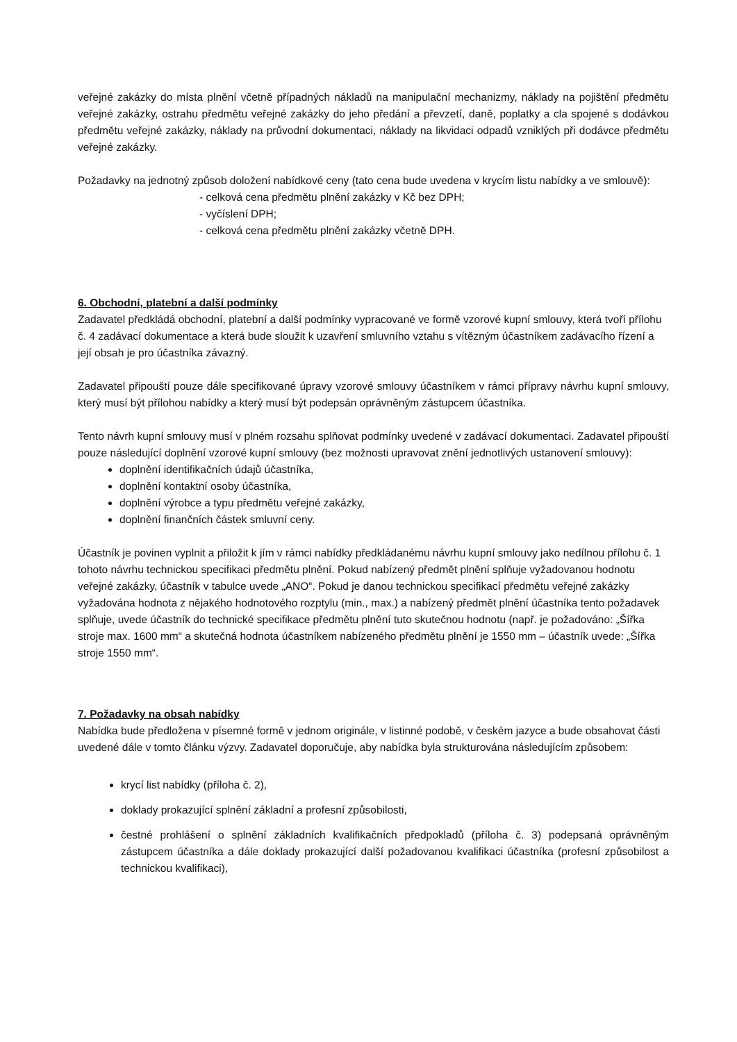veřejné zakázky do místa plnění včetně případných nákladů na manipulační mechanizmy, náklady na pojištění předmětu veřejné zakázky, ostrahu předmětu veřejné zakázky do jeho předání a převzetí, daně, poplatky a cla spojené s dodávkou předmětu veřejné zakázky, náklady na průvodní dokumentaci, náklady na likvidaci odpadů vzniklých při dodávce předmětu veřejné zakázky.
Požadavky na jednotný způsob doložení nabídkové ceny (tato cena bude uvedena v krycím listu nabídky a ve smlouvě):
- celková cena předmětu plnění zakázky v Kč bez DPH;
- vyčíslení DPH;
- celková cena předmětu plnění zakázky včetně DPH.
6. Obchodní, platební a další podmínky
Zadavatel předkládá obchodní, platební a další podmínky vypracované ve formě vzorové kupní smlouvy, která tvoří přílohu č. 4 zadávací dokumentace a která bude sloužit k uzavření smluvního vztahu s vítězným účastníkem zadávacího řízení a její obsah je pro účastníka závazný.
Zadavatel připouští pouze dále specifikované úpravy vzorové smlouvy účastníkem v rámci přípravy návrhu kupní smlouvy, který musí být přílohou nabídky a který musí být podepsán oprávněným zástupcem účastníka.
Tento návrh kupní smlouvy musí v plném rozsahu splňovat podmínky uvedené v zadávací dokumentaci. Zadavatel připouští pouze následující doplnění vzorové kupní smlouvy (bez možnosti upravovat znění jednotlivých ustanovení smlouvy):
doplnění identifikačních údajů účastníka,
doplnění kontaktní osoby účastníka,
doplnění výrobce a typu předmětu veřejné zakázky,
doplnění finančních částek smluvní ceny.
Účastník je povinen vyplnit a přiložit k jím v rámci nabídky předkládanému návrhu kupní smlouvy jako nedílnou přílohu č. 1 tohoto návrhu technickou specifikaci předmětu plnění. Pokud nabízený předmět plnění splňuje vyžadovanou hodnotu veřejné zakázky, účastník v tabulce uvede „ANO“. Pokud je danou technickou specifikací předmětu veřejné zakázky vyžadována hodnota z nějakého hodnotového rozptylu (min., max.) a nabízený předmět plnění účastníka tento požadavek splňuje, uvede účastník do technické specifikace předmětu plnění tuto skutečnou hodnotu (např. je požadováno: „Šířka stroje max. 1600 mm“ a skutečná hodnota účastníkem nabízeného předmětu plnění je 1550 mm – účastník uvede: „Šířka stroje 1550 mm“.
7. Požadavky na obsah nabídky
Nabídka bude předložena v písemné formě v jednom originále, v listinné podobě, v českém jazyce a bude obsahovat části uvedené dále v tomto článku výzvy. Zadavatel doporučuje, aby nabídka byla strukturována následujícím způsobem:
krycí list nabídky (příloha č. 2),
doklady prokazující splnění základní a profesní způsobilosti,
čestné prohlášení o splnění základních kvalifikačních předpokladů (příloha č. 3) podepsaná oprávněným zástupcem účastníka a dále doklady prokazující další požadovanou kvalifikaci účastníka (profesní způsobilost a technickou kvalifikaci),